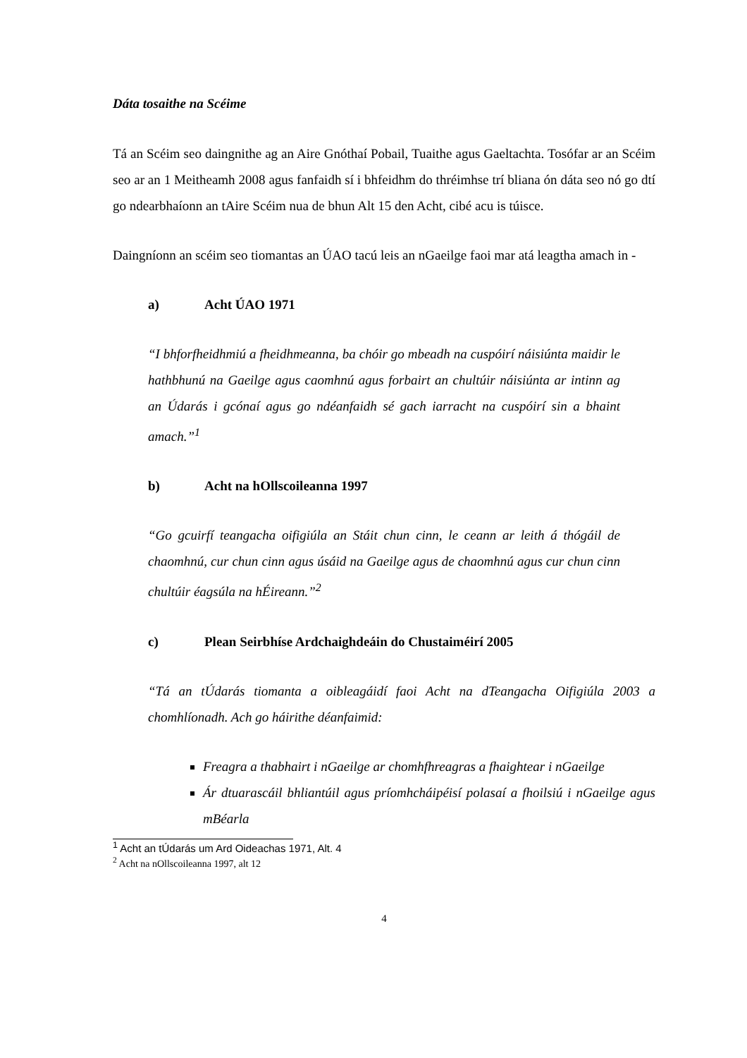Dáta tosaithe na Scéime
Tá an Scéim seo daingnithe ag an Aire Gnóthaí Pobail, Tuaithe agus Gaeltachta. Tosófar ar an Scéim seo ar an 1 Meitheamh 2008 agus fanfaidh sí i bhfeidhm do thréimhse trí bliana ón dáta seo nó go dtí go ndearbhaíonn an tAire Scéim nua de bhun Alt 15 den Acht, cibé acu is túisce.
Daingníonn an scéim seo tiomantas an ÚAO tacú leis an nGaeilge faoi mar atá leagtha amach in -
a) Acht ÚAO 1971
“I bhforfheidhmiú a fheidhmeanna, ba chóir go mbeadh na cuspóirí náisiúnta maidir le hathbhunú na Gaeilge agus caomhnú agus forbairt an chultúir náisiúnta ar intinn ag an Údarás i gcónaí agus go ndéanfaidh sé gach iarracht na cuspóirí sin a bhaint amach.”<sup>1</sup>
b) Acht na hOllscoileanna 1997
“Go gcuirfí teangacha oifigiúla an Stáit chun cinn, le ceann ar leith á thógáil de chaomhnú, cur chun cinn agus úsáid na Gaeilge agus de chaomhnú agus cur chun cinn chultúir éagsúla na hÉireann.”<sup>2</sup>
c) Plean Seirbhíse Ardchaighdeáin do Chustaiméirí 2005
“Tá an tÚdarás tiomanta a oibleagáidí faoi Acht na dTeangacha Oifigiúla 2003 a chomhlíonadh. Ach go háirithe déanfaimid:
Freagra a thabhairt i nGaeilge ar chomhfhreagras a fhaightear i nGaeilge
Ár dtuarascáil bhliantúil agus príomhcháipéisí polasaí a fhoilsiú i nGaeilge agus mBéarla
<sup>1</sup> Acht an tÚdarás um Ard Oideachas 1971, Alt. 4
<sup>2</sup> Acht na nOllscoileanna 1997, alt 12
4